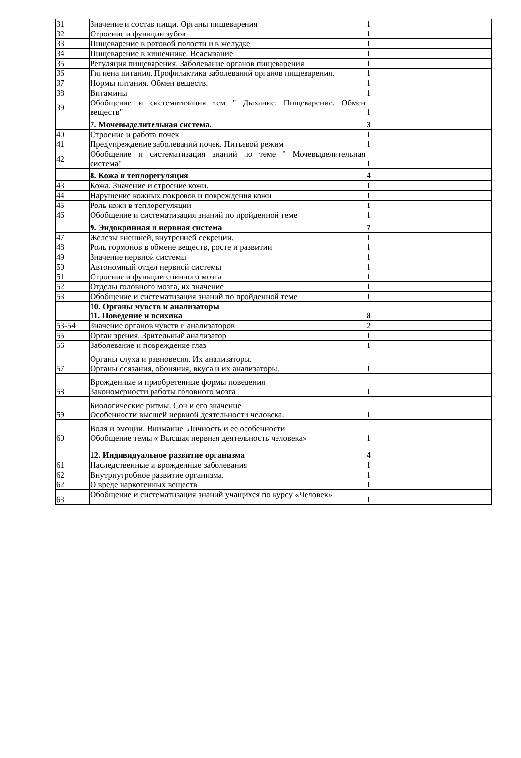| 31 | Значение и состав пищи. Органы пищеварения | 1 | |
| 32 | Строение и функции зубов | 1 | |
| 33 | Пищеварение в ротовой полости и в желудке | 1 | |
| 34 | Пищеварение в кишечнике. Всасывание | 1 | |
| 35 | Регуляция пищеварения. Заболевание органов пищеварения | 1 | |
| 36 | Гигиена питания. Профилактика заболеваний органов пищеварения. | 1 | |
| 37 | Нормы питания. Обмен веществ. | 1 | |
| 38 | Витамины | 1 | |
| 39 | Обобщение и систематизация тем " Дыхание. Пищеварение. Обмен веществ" | 1 | |
| | 7. Мочевыделительная система. | 3 | |
| 40 | Строение и работа почек | 1 | |
| 41 | Предупреждение заболеваний почек. Питьевой режим | 1 | |
| 42 | Обобщение и систематизация знаний по теме " Мочевыделительная система" | 1 | |
| | 8. Кожа и теплорегуляция | 4 | |
| 43 | Кожа. Значение и строение кожи. | 1 | |
| 44 | Нарушение кожных покровов и повреждения кожи | 1 | |
| 45 | Роль кожи в теплорегуляции | 1 | |
| 46 | Обобщение и систематизация знаний по пройденной теме | 1 | |
| | 9. Эндокринная и нервная система | 7 | |
| 47 | Железы внешней, внутренней секреции. | 1 | |
| 48 | Роль гормонов в обмене веществ, росте и развитии | 1 | |
| 49 | Значение нервной системы | 1 | |
| 50 | Автономный отдел нервной системы | 1 | |
| 51 | Строение и функции спинного мозга | 1 | |
| 52 | Отделы головного мозга, их значение | 1 | |
| 53 | Обобщение и систематизация знаний по пройденной теме | 1 | |
| | 10. Органы чувств и анализаторы 11. Поведение и психика | 8 | |
| 53-54 | Значение органов чувств и анализаторов | 2 | |
| 55 | Орган зрения. Зрительный анализатор | 1 | |
| 56 | Заболевание и повреждение глаз | 1 | |
| 57 | Органы слуха и равновесия. Их анализаторы. Органы осязания, обоняния, вкуса и их анализаторы. | 1 | |
| 58 | Врожденные и приобретенные формы поведения Закономерности работы головного мозга | 1 | |
| 59 | Биологические ритмы. Сон и его значение Особенности высшей нервной деятельности человека. | 1 | |
| 60 | Воля и эмоции. Внимание. Личность и ее особенности Обобщение темы « Высшая нервная деятельность человека» | 1 | |
| | 12. Индивидуальное развитие организма | 4 | |
| 61 | Наследственные и врожденные заболевания | 1 | |
| 62 | Внутриутробное развитие организма. | 1 | |
| 62 | О вреде наркогенных веществ | 1 | |
| 63 | Обобщение и систематизация знаний учащихся по курсу «Человек» | 1 | |